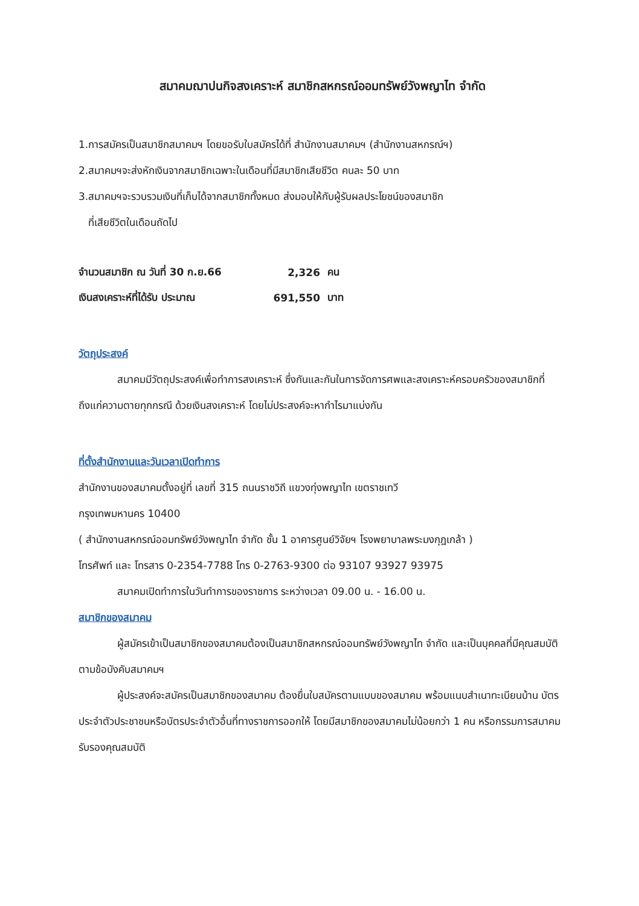สมาคมฌาปนกิจสงเคราะห์ สมาชิกสหกรณ์ออมทรัพย์วังพญาไท จำกัด
1.การสมัครเป็นสมาชิกสมาคมฯ โดยขอรับใบสมัครได้ที่ สำนักงานสมาคมฯ (สำนักงานสหกรณ์ฯ)
2.สมาคมฯจะส่งหักเงินจากสมาชิกเฉพาะในเดือนที่มีสมาชิกเสียชีวิต คนละ 50 บาท
3.สมาคมฯจะรวบรวมเงินที่เก็บได้จากสมาชิกทั้งหมด ส่งมอบให้กับผู้รับผลประโยชน์ของสมาชิก
ที่เสียชีวิตในเดือนถัดไป
| จำนวนสมาชิก ณ วันที่ 30 ก.ย.66 | 2,326 | คน |
| เงินสงเคราะห์ที่ได้รับ ประมาณ | 691,550 | บาท |
วัตถุประสงค์
สมาคมมีวัตถุประสงค์เพื่อทำการสงเคราะห์ ซึ่งกันและกันในการจัดการศพและสงเคราะห์ครอบครัวของสมาชิกที่ถึงแก่ความตายทุกกรณี ด้วยเงินสงเคราะห์ โดยไม่ประสงค์จะหากำไรมาแบ่งกัน
ที่ตั้งสำนักงานและวันเวลาเปิดทำการ
สำนักงานของสมาคมตั้งอยู่ที่ เลขที่ 315 ถนนราชวิถี แขวงทุ่งพญาไท เขตราชเทวี
กรุงเทพมหานคร 10400
( สำนักงานสหกรณ์ออมทรัพย์วังพญาไท จำกัด ชั้น 1 อาคารศูนย์วิจัยฯ โรงพยาบาลพระมงกุฎเกล้า )
โทรศัพท์ และ โทรสาร 0-2354-7788 โทร 0-2763-9300 ต่อ 93107 93927 93975
สมาคมเปิดทำการในวันทำการของราชการ ระหว่างเวลา 09.00 น. - 16.00 น.
สมาชิกของสมาคม
ผู้สมัครเข้าเป็นสมาชิกของสมาคมต้องเป็นสมาชิกสหกรณ์ออมทรัพย์วังพญาไท จำกัด และเป็นบุคคลที่มีคุณสมบัติตามข้อบังคับสมาคมฯ
ผู้ประสงค์จะสมัครเป็นสมาชิกของสมาคม ต้องยื่นใบสมัครตามแบบของสมาคม พร้อมแนบสำเนาทะเบียนบ้าน บัตรประจำตัวประชาชนหรือบัตรประจำตัวอื่นที่ทางราชการออกให้ โดยมีสมาชิกของสมาคมไม่น้อยกว่า 1 คน หรือกรรมการสมาคมรับรองคุณสมบัติ